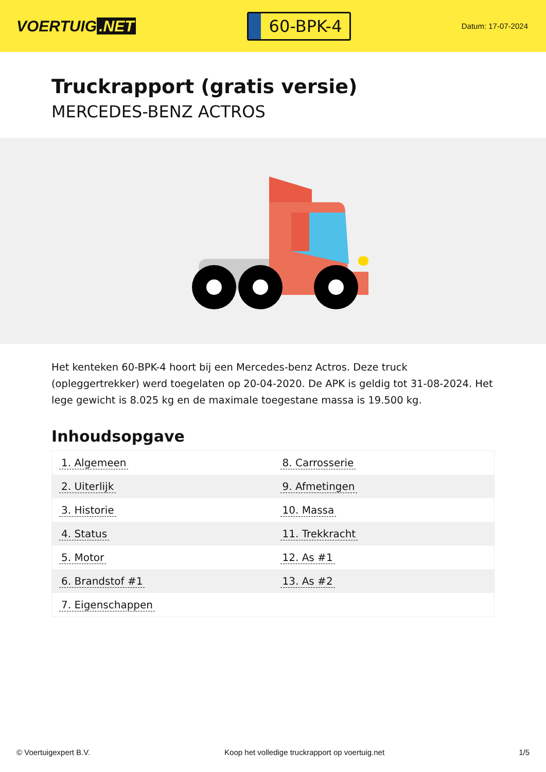VOERTUIG.NET
60-BPK-4
Datum: 17-07-2024
Truckrapport (gratis versie)
MERCEDES-BENZ ACTROS
Het kenteken 60-BPK-4 hoort bij een Mercedes-benz Actros. Deze truck (opleggertrekker) werd toegelaten op 20-04-2020. De APK is geldig tot 31-08-2024. Het lege gewicht is 8.025 kg en de maximale toegestane massa is 19.500 kg.
Inhoudsopgave
| 1. Algemeen | 8. Carrosserie |
| 2. Uiterlijk | 9. Afmetingen |
| 3. Historie | 10. Massa |
| 4. Status | 11. Trekkracht |
| 5. Motor | 12. As #1 |
| 6. Brandstof #1 | 13. As #2 |
| 7. Eigenschappen | |
© Voertuigexpert B.V. Koop het volledige truckrapport op voertuig.net 1/5